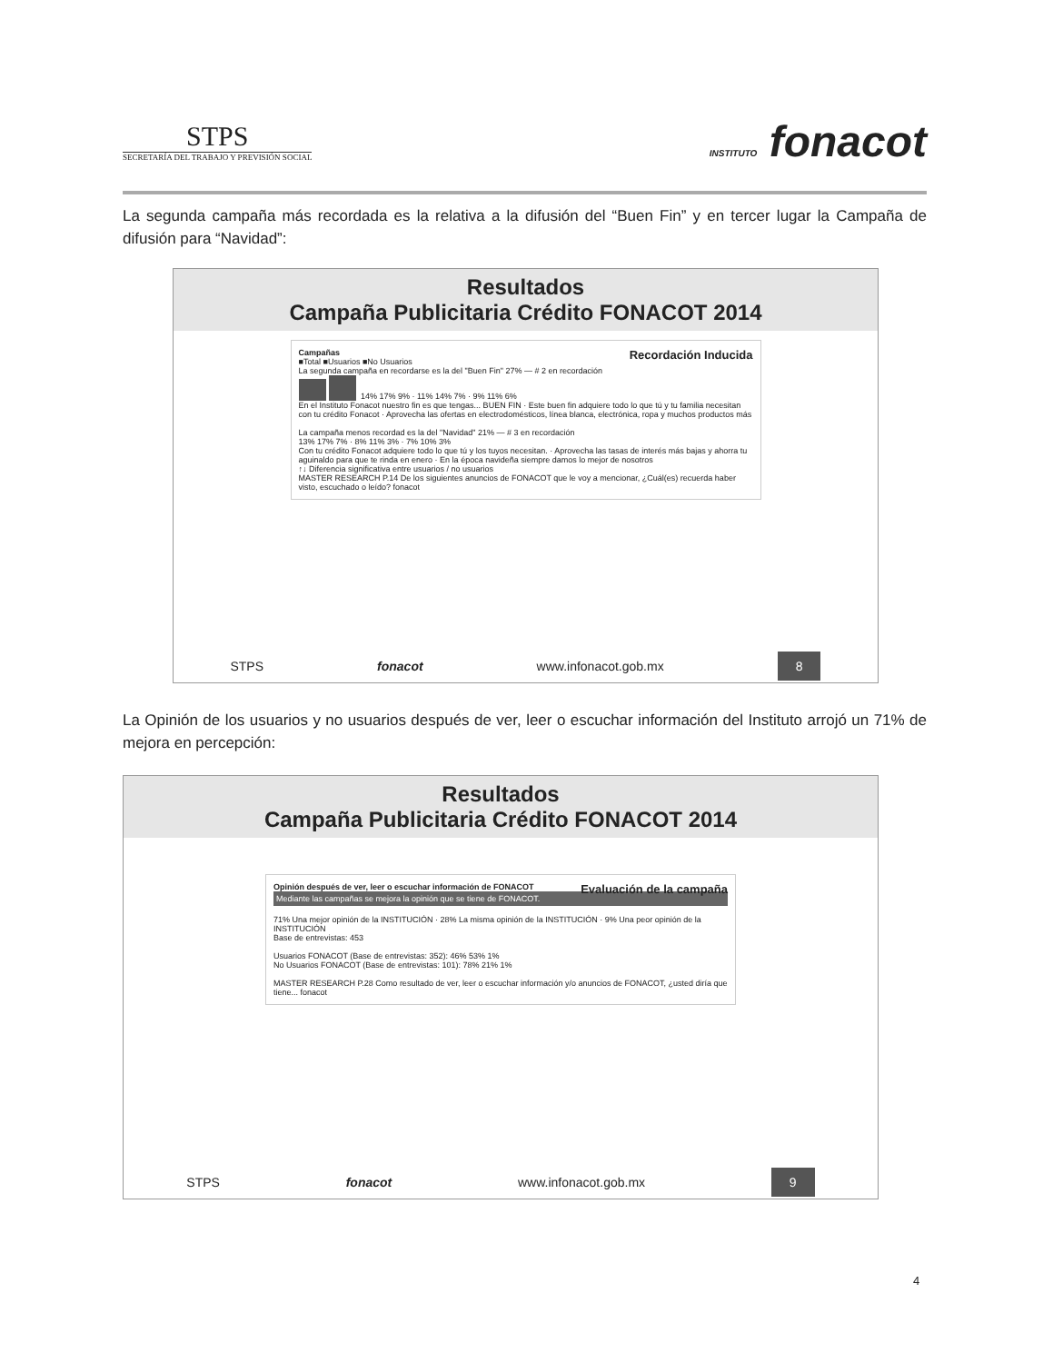STPS
SECRETARÍA DEL TRABAJO Y PREVISIÓN SOCIAL
INSTITUTO fonacot
La segunda campaña más recordada es la relativa a la difusión del “Buen Fin” y en tercer lugar la Campaña de difusión para “Navidad”:
Resultados
Campaña Publicitaria Crédito FONACOT 2014
Campañas Recordación Inducida
■Total ■Usuarios ■No Usuarios
La segunda campaña en recordarse es la del "Buen Fin" 27% — # 2 en recordación
14% 17% 9% · 11% 14% 7% · 9% 11% 6%
En el Instituto Fonacot nuestro fin es que tengas... BUEN FIN · Este buen fin adquiere todo lo que tú y tu familia necesitan con tu crédito Fonacot · Aprovecha las ofertas en electrodomésticos, línea blanca, electrónica, ropa y muchos productos más
La campaña menos recordad es la del "Navidad" 21% — # 3 en recordación
13% 17% 7% · 8% 11% 3% · 7% 10% 3%
Con tu crédito Fonacot adquiere todo lo que tú y los tuyos necesitan. · Aprovecha las tasas de interés más bajas y ahorra tu aguinaldo para que te rinda en enero · En la época navideña siempre damos lo mejor de nosotros
↑↓ Diferencia significativa entre usuarios / no usuarios
MASTER RESEARCH P.14 De los siguientes anuncios de FONACOT que le voy a mencionar, ¿Cuál(es) recuerda haber visto, escuchado o leído? fonacot
STPS fonacot www.infonacot.gob.mx 8
La Opinión de los usuarios y no usuarios después de ver, leer o escuchar información del Instituto arrojó un 71% de mejora en percepción:
Resultados
Campaña Publicitaria Crédito FONACOT 2014
Opinión después de ver, leer o escuchar información de FONACOT Evaluación de la campaña
Mediante las campañas se mejora la opinión que se tiene de FONACOT.
71% Una mejor opinión de la INSTITUCIÓN · 28% La misma opinión de la INSTITUCIÓN · 9% Una peor opinión de la INSTITUCIÓN
Base de entrevistas: 453
Usuarios FONACOT (Base de entrevistas: 352): 46% 53% 1%
No Usuarios FONACOT (Base de entrevistas: 101): 78% 21% 1%
MASTER RESEARCH P.28 Como resultado de ver, leer o escuchar información y/o anuncios de FONACOT, ¿usted diría que tiene... fonacot
STPS fonacot www.infonacot.gob.mx 9
4